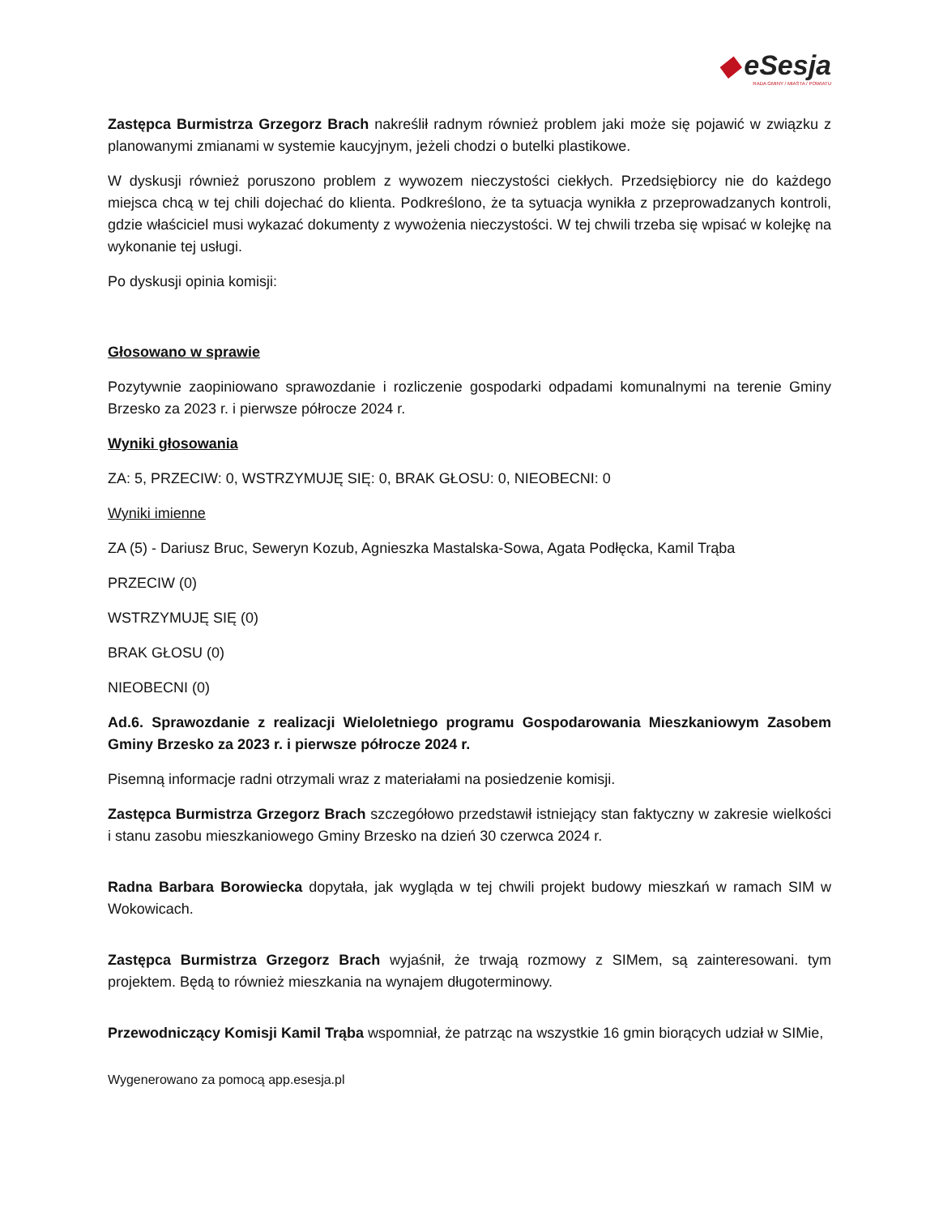◆ eSesja
RADA GMINY / MIASTA / POWIATU
Zastępca Burmistrza Grzegorz Brach nakreślił radnym również problem jaki może się pojawić w związku z planowanymi zmianami w systemie kaucyjnym, jeżeli chodzi o butelki plastikowe.
W dyskusji również poruszono problem z wywozem nieczystości ciekłych. Przedsiębiorcy nie do każdego miejsca chcą w tej chili dojechać do klienta. Podkreślono, że ta sytuacja wynikła z przeprowadzanych kontroli, gdzie właściciel musi wykazać dokumenty z wywożenia nieczystości. W tej chwili trzeba się wpisać w kolejkę na wykonanie tej usługi.
Po dyskusji opinia komisji:
Głosowano w sprawie
Pozytywnie zaopiniowano sprawozdanie i rozliczenie gospodarki odpadami komunalnymi na terenie Gminy Brzesko za 2023 r. i pierwsze półrocze 2024 r.
Wyniki głosowania
ZA: 5, PRZECIW: 0, WSTRZYMUJĘ SIĘ: 0, BRAK GŁOSU: 0, NIEOBECNI: 0
Wyniki imienne
ZA (5) - Dariusz Bruc, Seweryn Kozub, Agnieszka Mastalska-Sowa, Agata Podłęcka, Kamil Trąba
PRZECIW (0)
WSTRZYMUJĘ SIĘ (0)
BRAK GŁOSU (0)
NIEOBECNI (0)
Ad.6. Sprawozdanie z realizacji Wieloletniego programu Gospodarowania Mieszkaniowym Zasobem Gminy Brzesko za 2023 r. i pierwsze półrocze 2024 r.
Pisemną informacje radni otrzymali wraz z materiałami na posiedzenie komisji.
Zastępca Burmistrza Grzegorz Brach szczegółowo przedstawił istniejący stan faktyczny w zakresie wielkości i stanu zasobu mieszkaniowego Gminy Brzesko na dzień 30 czerwca 2024 r.
Radna Barbara Borowiecka dopytała, jak wygląda w tej chwili projekt budowy mieszkań w ramach SIM w Wokowicach.
Zastępca Burmistrza Grzegorz Brach wyjaśnił, że trwają rozmowy z SIMem, są zainteresowani. tym projektem. Będą to również mieszkania na wynajem długoterminowy.
Przewodniczący Komisji Kamil Trąba wspomniał, że patrząc na wszystkie 16 gmin biorących udział w SIMie,
Wygenerowano za pomocą app.esesja.pl